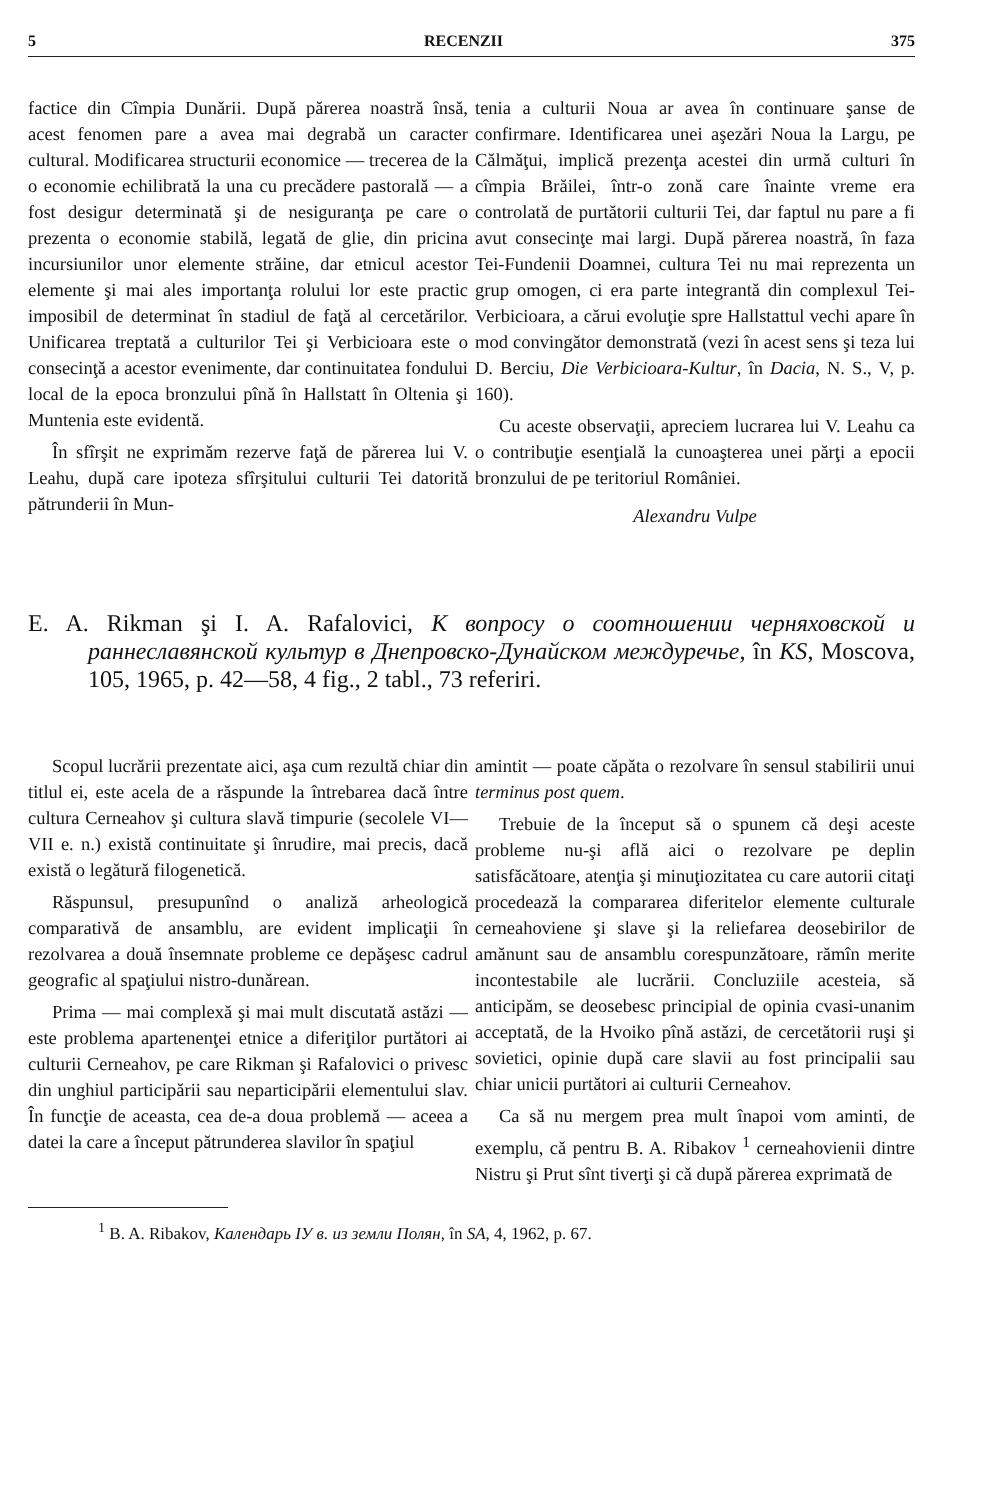5 RECENZII 375
factice din Cîmpia Dunării. După părerea noastră însă, acest fenomen pare a avea mai degrabă un caracter cultural. Modificarea structurii economice — trecerea de la o economie echilibrată la una cu precădere pastorală — a fost desigur determinată şi de nesiguranţa pe care o prezenta o economie stabilă, legată de glie, din pricina incursiunilor unor elemente străine, dar etnicul acestor elemente şi mai ales importanţa rolului lor este practic imposibil de determinat în stadiul de faţă al cercetărilor. Unificarea treptată a culturilor Tei şi Verbicioara este o consecinţă a acestor evenimente, dar continuitatea fondului local de la epoca bronzului pînă în Hallstatt în Oltenia şi Muntenia este evidentă.
În sfîrşit ne exprimăm rezerve faţă de părerea lui V. Leahu, după care ipoteza sfîrşitului culturii Tei datorită pătrunderii în Mun-
tenia a culturii Noua ar avea în continuare şanse de confirmare. Identificarea unei aşezări Noua la Largu, pe Călmăţui, implică prezenţa acestei din urmă culturi în cîmpia Brăilei, într-o zonă care înainte vreme era controlată de purtătorii culturii Tei, dar faptul nu pare a fi avut consecinţe mai largi. După părerea noastră, în faza Tei-Fundenii Doamnei, cultura Tei nu mai reprezenta un grup omogen, ci era parte integrantă din complexul Tei-Verbicioara, a cărui evoluţie spre Hallstattul vechi apare în mod convingător demonstrată (vezi în acest sens şi teza lui D. Berciu, Die Verbicioara-Kultur, în Dacia, N. S., V, p. 160).
Cu aceste observaţii, apreciem lucrarea lui V. Leahu ca o contribuţie esenţială la cunoaşterea unei părţi a epocii bronzului de pe teritoriul României.
Alexandru Vulpe
E. A. Rikman şi I. A. Rafalovici, К вопросу о соотношении черняховской и раннеславянской культур в Днепровско-Дунайском междуречье, în KS, Moscova, 105, 1965, p. 42—58, 4 fig., 2 tabl., 73 referiri.
Scopul lucrării prezentate aici, aşa cum rezultă chiar din titlul ei, este acela de a răspunde la întrebarea dacă între cultura Cerneahov şi cultura slavă timpurie (secolele VI—VII e. n.) există continuitate şi înrudire, mai precis, dacă există o legătură filogenetică.
Răspunsul, presupunînd o analiză arheologică comparativă de ansamblu, are evident implicaţii în rezolvarea a două însemnate probleme ce depăşesc cadrul geografic al spaţiului nistro-dunărean.
Prima — mai complexă şi mai mult discutată astăzi — este problema apartenenţei etnice a diferiţilor purtători ai culturii Cerneahov, pe care Rikman şi Rafalovici o privesc din unghiul participării sau neparticipării elementului slav. În funcţie de aceasta, cea de-a doua problemă — aceea a datei la care a început pătrunderea slavilor în spaţiul
amintit — poate căpăta o rezolvare în sensul stabilirii unui terminus post quem.
Trebuie de la început să o spunem că deşi aceste probleme nu-şi află aici o rezolvare pe deplin satisfăcătoare, atenţia şi minuţiozitatea cu care autorii citaţi procedează la compararea diferitelor elemente culturale cerneahoviene şi slave şi la reliefarea deosebirilor de amănunt sau de ansamblu corespunzătoare, rămîn merite incontestabile ale lucrării. Concluziile acesteia, să anticipăm, se deosebesc principial de opinia cvasi-unanim acceptată, de la Hvoiko pînă astăzi, de cercetătorii ruşi şi sovietici, opinie după care slavii au fost principalii sau chiar unicii purtători ai culturii Cerneahov.
Ca să nu mergem prea mult înapoi vom aminti, de exemplu, că pentru B. A. Ribakov <sup>1</sup> cerneahovienii dintre Nistru şi Prut sînt tiverţi şi că după părerea exprimată de
<sup>1</sup> B. A. Ribakov, Календарь IУ в. из земли Полян, în SA, 4, 1962, p. 67.